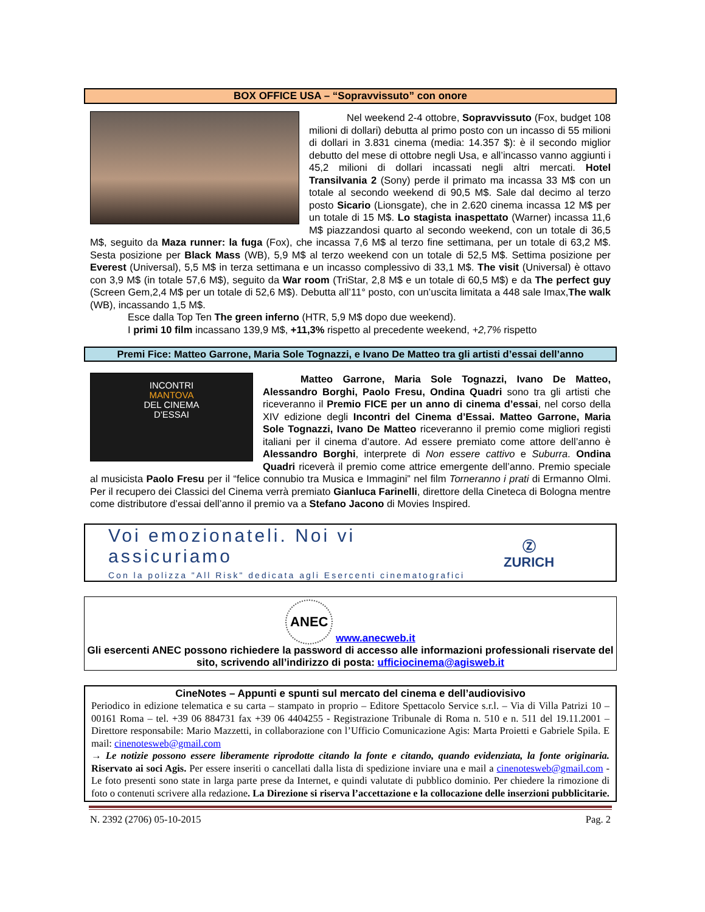BOX OFFICE USA – “Sopravvissuto” con onore
Nel weekend 2-4 ottobre, Sopravvissuto (Fox, budget 108 milioni di dollari) debutta al primo posto con un incasso di 55 milioni di dollari in 3.831 cinema (media: 14.357 $): è il secondo miglior debutto del mese di ottobre negli Usa, e all’incasso vanno aggiunti i 45,2 milioni di dollari incassati negli altri mercati. Hotel Transilvania 2 (Sony) perde il primato ma incassa 33 M$ con un totale al secondo weekend di 90,5 M$. Sale dal decimo al terzo posto Sicario (Lionsgate), che in 2.620 cinema incassa 12 M$ per un totale di 15 M$. Lo stagista inaspettato (Warner) incassa 11,6 M$ piazzandosi quarto al secondo weekend, con un totale di 36,5 M$, seguito da Maza runner: la fuga (Fox), che incassa 7,6 M$ al terzo fine settimana, per un totale di 63,2 M$. Sesta posizione per Black Mass (WB), 5,9 M$ al terzo weekend con un totale di 52,5 M$. Settima posizione per Everest (Universal), 5,5 M$ in terza settimana e un incasso complessivo di 33,1 M$. The visit (Universal) è ottavo con 3,9 M$ (in totale 57,6 M$), seguito da War room (TriStar, 2,8 M$ e un totale di 60,5 M$) e da The perfect guy (Screen Gem,2,4 M$ per un totale di 52,6 M$). Debutta all’11° posto, con un’uscita limitata a 448 sale Imax,The walk (WB), incassando 1,5 M$.
Esce dalla Top Ten The green inferno (HTR, 5,9 M$ dopo due weekend).
I primi 10 film incassano 139,9 M$, +11,3% rispetto al precedente weekend, +2,7% rispetto
Premi Fice: Matteo Garrone, Maria Sole Tognazzi, e Ivano De Matteo tra gli artisti d’essai dell’anno
INCONTRI
MANTOVA
DEL CINEMA
D'ESSAI
Matteo Garrone, Maria Sole Tognazzi, Ivano De Matteo, Alessandro Borghi, Paolo Fresu, Ondina Quadri sono tra gli artisti che riceveranno il Premio FICE per un anno di cinema d’essai, nel corso della XIV edizione degli Incontri del Cinema d’Essai. Matteo Garrone, Maria Sole Tognazzi, Ivano De Matteo riceveranno il premio come migliori registi italiani per il cinema d’autore. Ad essere premiato come attore dell’anno è Alessandro Borghi, interprete di Non essere cattivo e Suburra. Ondina Quadri riceverà il premio come attrice emergente dell’anno. Premio speciale al musicista Paolo Fresu per il “felice connubio tra Musica e Immagini” nel film Torneranno i prati di Ermanno Olmi. Per il recupero dei Classici del Cinema verrà premiato Gianluca Farinelli, direttore della Cineteca di Bologna mentre come distributore d’essai dell’anno il premio va a Stefano Jacono di Movies Inspired.
Voi emozionateli. Noi vi assicuriamo
Con la polizza "All Risk" dedicata agli Esercenti cinematografici
Ⓩ
ZURICH
ANEC
www.anecweb.it
Gli esercenti ANEC possono richiedere la password di accesso alle informazioni professionali riservate del sito, scrivendo all’indirizzo di posta: ufficiocinema@agisweb.it
CineNotes – Appunti e spunti sul mercato del cinema e dell’audiovisivo
Periodico in edizione telematica e su carta – stampato in proprio – Editore Spettacolo Service s.r.l. – Via di Villa Patrizi 10 – 00161 Roma – tel. +39 06 884731 fax +39 06 4404255 - Registrazione Tribunale di Roma n. 510 e n. 511 del 19.11.2001 – Direttore responsabile: Mario Mazzetti, in collaborazione con l’Ufficio Comunicazione Agis: Marta Proietti e Gabriele Spila. E mail: cinenotesweb@gmail.com
→ Le notizie possono essere liberamente riprodotte citando la fonte e citando, quando evidenziata, la fonte originaria. Riservato ai soci Agis. Per essere inseriti o cancellati dalla lista di spedizione inviare una e mail a cinenotesweb@gmail.com - Le foto presenti sono state in larga parte prese da Internet, e quindi valutate di pubblico dominio. Per chiedere la rimozione di foto o contenuti scrivere alla redazione. La Direzione si riserva l’accettazione e la collocazione delle inserzioni pubblicitarie.
N. 2392 (2706) 05-10-2015 Pag. 2